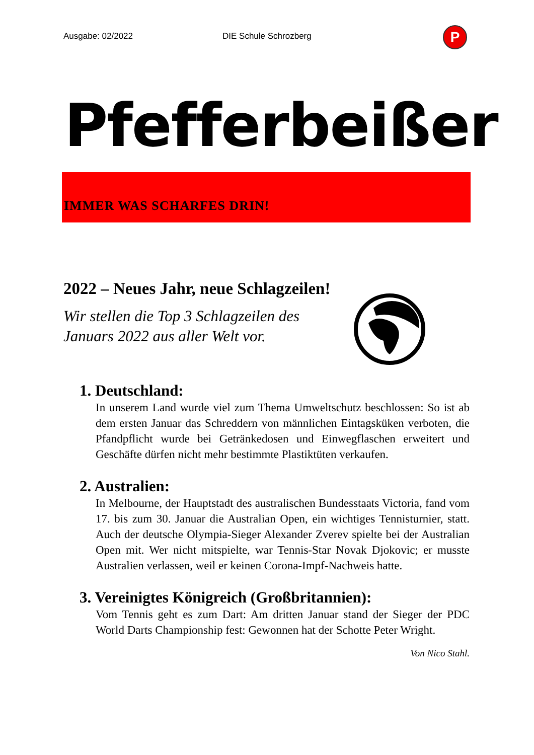Ausgabe: 02/2022 DIE Schule Schrozberg P
Pfefferbeißer
IMMER WAS SCHARFES DRIN!
2022 – Neues Jahr, neue Schlagzeilen!
Wir stellen die Top 3 Schlagzeilen des
Januars 2022 aus aller Welt vor.
1. Deutschland:
In unserem Land wurde viel zum Thema Umweltschutz beschlossen: So ist ab dem ersten Januar das Schreddern von männlichen Eintagsküken verboten, die Pfandpflicht wurde bei Getränkedosen und Einwegflaschen erweitert und Geschäfte dürfen nicht mehr bestimmte Plastiktüten verkaufen.
2. Australien:
In Melbourne, der Hauptstadt des australischen Bundesstaats Victoria, fand vom 17. bis zum 30. Januar die Australian Open, ein wichtiges Tennisturnier, statt. Auch der deutsche Olympia-Sieger Alexander Zverev spielte bei der Australian Open mit. Wer nicht mitspielte, war Tennis-Star Novak Djokovic; er musste Australien verlassen, weil er keinen Corona-Impf-Nachweis hatte.
3. Vereinigtes Königreich (Großbritannien):
Vom Tennis geht es zum Dart: Am dritten Januar stand der Sieger der PDC World Darts Championship fest: Gewonnen hat der Schotte Peter Wright.
Von Nico Stahl.